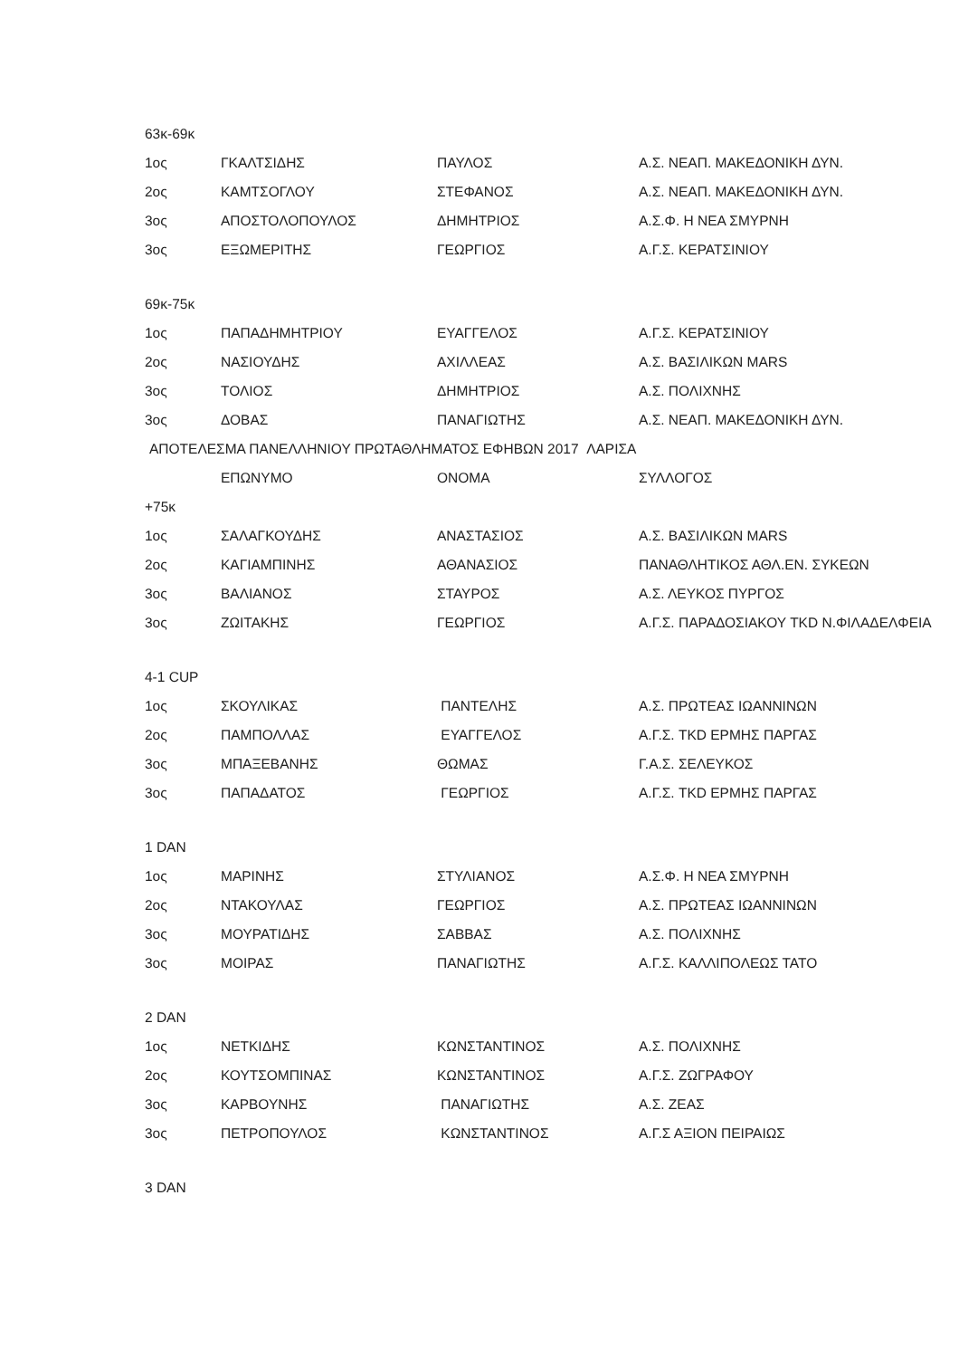| 63κ-69κ | | | |
| 1ος | ΓΚΑΛΤΣΙΔΗΣ | ΠΑΥΛΟΣ | Α.Σ. ΝΕΑΠ. ΜΑΚΕΔΟΝΙΚΗ ΔΥΝ. |
| 2ος | ΚΑΜΤΣΟΓΛΟΥ | ΣΤΕΦΑΝΟΣ | Α.Σ. ΝΕΑΠ. ΜΑΚΕΔΟΝΙΚΗ ΔΥΝ. |
| 3ος | ΑΠΟΣΤΟΛΟΠΟΥΛΟΣ | ΔΗΜΗΤΡΙΟΣ | Α.Σ.Φ. Η ΝΕΑ ΣΜΥΡΝΗ |
| 3ος | ΕΞΩΜΕΡΙΤΗΣ | ΓΕΩΡΓΙΟΣ | Α.Γ.Σ. ΚΕΡΑΤΣΙΝΙΟΥ |
| 69κ-75κ | | | |
| 1ος | ΠΑΠΑΔΗΜΗΤΡΙΟΥ | ΕΥΑΓΓΕΛΟΣ | Α.Γ.Σ. ΚΕΡΑΤΣΙΝΙΟΥ |
| 2ος | ΝΑΣΙΟΥΔΗΣ | ΑΧΙΛΛΕΑΣ | Α.Σ. ΒΑΣΙΛΙΚΩΝ MARS |
| 3ος | ΤΟΛΙΟΣ | ΔΗΜΗΤΡΙΟΣ | Α.Σ. ΠΟΛΙΧΝΗΣ |
| 3ος | ΔΟΒΑΣ | ΠΑΝΑΓΙΩΤΗΣ | Α.Σ. ΝΕΑΠ. ΜΑΚΕΔΟΝΙΚΗ ΔΥΝ. |
| ΑΠΟΤΕΛΕΣΜΑ ΠΑΝΕΛΛΗΝΙΟΥ ΠΡΩΤΑΘΛΗΜΑΤΟΣ ΕΦΗΒΩΝ 2017 ΛΑΡΙΣΑ | | | |
| | ΕΠΩΝΥΜΟ | ΟΝΟΜΑ | ΣΥΛΛΟΓΟΣ |
| +75κ | | | |
| 1ος | ΣΑΛΑΓΚΟΥΔΗΣ | ΑΝΑΣΤΑΣΙΟΣ | Α.Σ. ΒΑΣΙΛΙΚΩΝ MARS |
| 2ος | ΚΑΓΙΑΜΠΙΝΗΣ | ΑΘΑΝΑΣΙΟΣ | ΠΑΝΑΘΛΗΤΙΚΟΣ ΑΘΛ.ΕΝ. ΣΥΚΕΩΝ |
| 3ος | ΒΑΛΙΑΝΟΣ | ΣΤΑΥΡΟΣ | Α.Σ. ΛΕΥΚΟΣ ΠΥΡΓΟΣ |
| 3ος | ΖΩΙΤΑΚΗΣ | ΓΕΩΡΓΙΟΣ | Α.Γ.Σ. ΠΑΡΑΔΟΣΙΑΚΟΥ TKD Ν.ΦΙΛΑΔΕΛΦΕΙΑ |
| 4-1 CUP | | | |
| 1ος | ΣΚΟΥΛΙΚΑΣ | ΠΑΝΤΕΛΗΣ | Α.Σ. ΠΡΩΤΕΑΣ ΙΩΑΝΝΙΝΩΝ |
| 2ος | ΠΑΜΠΟΛΛΑΣ | ΕΥΑΓΓΕΛΟΣ | Α.Γ.Σ. TKD ΕΡΜΗΣ ΠΑΡΓΑΣ |
| 3ος | ΜΠΑΞΕΒΑΝΗΣ | ΘΩΜΑΣ | Γ.Α.Σ. ΣΕΛΕΥΚΟΣ |
| 3ος | ΠΑΠΑΔΑΤΟΣ | ΓΕΩΡΓΙΟΣ | Α.Γ.Σ. TKD ΕΡΜΗΣ ΠΑΡΓΑΣ |
| 1 DAN | | | |
| 1ος | ΜΑΡΙΝΗΣ | ΣΤΥΛΙΑΝΟΣ | Α.Σ.Φ. Η ΝΕΑ ΣΜΥΡΝΗ |
| 2ος | ΝΤΑΚΟΥΛΑΣ | ΓΕΩΡΓΙΟΣ | Α.Σ. ΠΡΩΤΕΑΣ ΙΩΑΝΝΙΝΩΝ |
| 3ος | ΜΟΥΡΑΤΙΔΗΣ | ΣΑΒΒΑΣ | Α.Σ. ΠΟΛΙΧΝΗΣ |
| 3ος | ΜΟΙΡΑΣ | ΠΑΝΑΓΙΩΤΗΣ | Α.Γ.Σ. ΚΑΛΛΙΠΟΛΕΩΣ ΤΑΤΟ |
| 2 DAN | | | |
| 1ος | ΝΕΤΚΙΔΗΣ | ΚΩΝΣΤΑΝΤΙΝΟΣ | Α.Σ. ΠΟΛΙΧΝΗΣ |
| 2ος | ΚΟΥΤΣΟΜΠΙΝΑΣ | ΚΩΝΣΤΑΝΤΙΝΟΣ | Α.Γ.Σ. ΖΩΓΡΑΦΟΥ |
| 3ος | ΚΑΡΒΟΥΝΗΣ | ΠΑΝΑΓΙΩΤΗΣ | Α.Σ. ΖΕΑΣ |
| 3ος | ΠΕΤΡΟΠΟΥΛΟΣ | ΚΩΝΣΤΑΝΤΙΝΟΣ | Α.Γ.Σ ΑΞΙΟΝ ΠΕΙΡΑΙΩΣ |
| 3 DAN | | | |